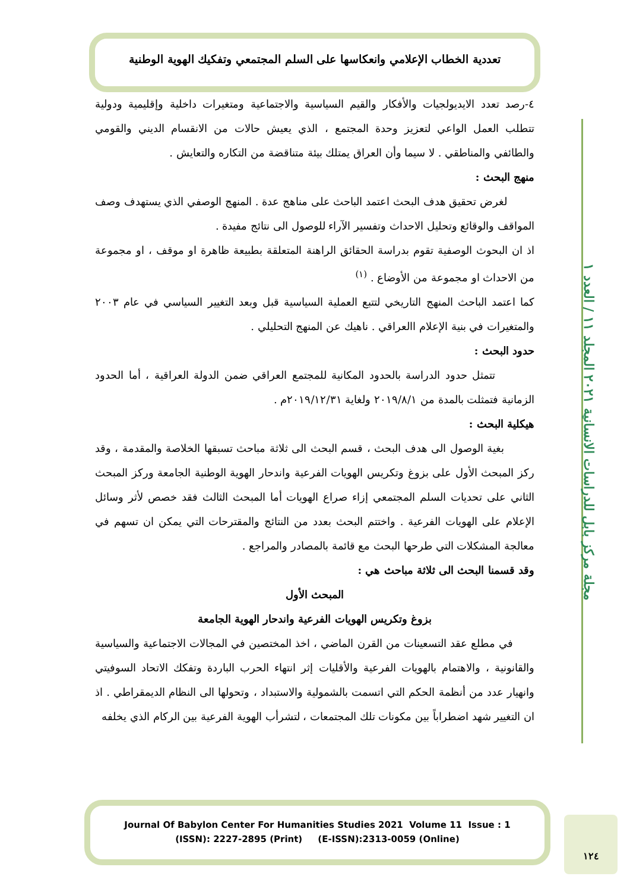مجلة مركز بابل للدراسات الانسانية ٢٠٢١ المجلد ١١ / العدد ١
تعددية الخطاب الإعلامي وانعكاسها على السلم المجتمعي وتفكيك الهوية الوطنية
٤-رصد تعدد الايديولجيات والأفكار والقيم السياسية والاجتماعية ومتغيرات داخلية وإقليمية ودولية تتطلب العمل الواعي لتعزيز وحدة المجتمع ، الذي يعيش حالات من الانقسام الديني والقومي والطائفي والمناطقي . لا سيما وأن العراق يمتلك بيئة متناقضة من التكاره والتعايش .
منهج البحث :
لغرض تحقيق هدف البحث اعتمد الباحث على مناهج عدة . المنهج الوصفي الذي يستهدف وصف المواقف والوقائع وتحليل الاحداث وتفسير الآراء للوصول الى نتائج مفيدة .
اذ ان البحوث الوصفية تقوم بدراسة الحقائق الراهنة المتعلقة بطبيعة ظاهرة او موقف ، او مجموعة من الاحداث او مجموعة من الأوضاع . <sup>(١)</sup>
كما اعتمد الباحث المنهج التاريخي لتتبع العملية السياسية قبل وبعد التغيير السياسي في عام ٢٠٠٣ والمتغيرات في بنية الإعلام االعراقي . ناهيك عن المنهج التحليلي .
حدود البحث :
تتمثل حدود الدراسة بالحدود المكانية للمجتمع العراقي ضمن الدولة العراقية ، أما الحدود الزمانية فتمثلت بالمدة من ٢٠١٩/٨/١ ولغاية ٢٠١٩/١٢/٣١م .
هيكلية البحث :
بغية الوصول الى هدف البحث ، قسم البحث الى ثلاثة مباحث تسبقها الخلاصة والمقدمة ، وقد ركز المبحث الأول على بزوغ وتكريس الهويات الفرعية واندحار الهوية الوطنية الجامعة وركز المبحث الثاني على تحديات السلم المجتمعي إزاء صراع الهويات أما المبحث الثالث فقد خصص لأثر وسائل الإعلام على الهويات الفرعية . واختتم البحث بعدد من النتائج والمقترحات التي يمكن ان تسهم في معالجة المشكلات التي طرحها البحث مع قائمة بالمصادر والمراجع .
وقد قسمنا البحث الى ثلاثة مباحث هي :
المبحث الأول
بزوغ وتكريس الهويات الفرعية واندحار الهوية الجامعة
في مطلع عقد التسعينات من القرن الماضي ، اخذ المختصين في المجالات الاجتماعية والسياسية والقانونية ، والاهتمام بالهويات الفرعية والأقليات إثر انتهاء الحرب الباردة وتفكك الاتحاد السوفيتي وانهيار عدد من أنظمة الحكم التي اتسمت بالشمولية والاستبداد ، وتحولها الى النظام الديمقراطي . اذ ان التغيير شهد اضطراباً بين مكونات تلك المجتمعات ، لتشرأب الهوية الفرعية بين الركام الذي يخلفه
Journal Of Babylon Center For Humanities Studies 2021 Volume 11 Issue : 1
(ISSN): 2227-2895 (Print) (E-ISSN):2313-0059 (Online)
١٢٤